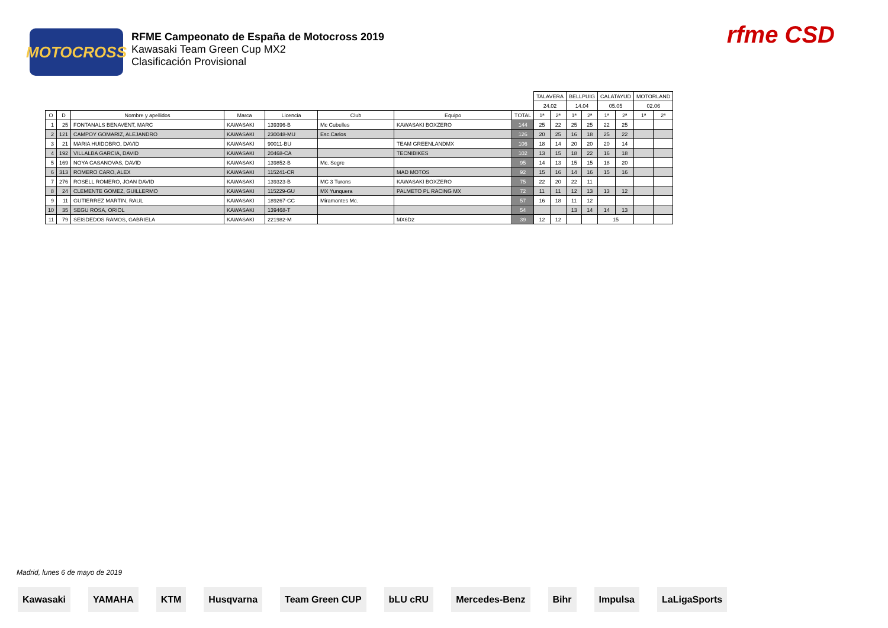MOTOCROSS
RFME Campeonato de España de Motocross 2019
Kawasaki Team Green Cup MX2
Clasificación Provisional
rfme CSD
| | | | | | | | | TALAVERA | | BELLPUIG | | CALATAYUD | | MOTORLAND | |
| | | | | | | | | 24.02 | | 14.04 | | 05.05 | | 02.06 | |
| O | D | Nombre y apellidos | Marca | Licencia | Club | Equipo | TOTAL | 1ª | 2ª | 1ª | 2ª | 1ª | 2ª | 1ª | 2ª |
| 1 | 25 | FONTANALS BENAVENT, MARC | KAWASAKI | 139396-B | Mc Cubelles | KAWASAKI BOXZERO | 144 | 25 | 22 | 25 | 25 | 22 | 25 | | |
| 2 | 121 | CAMPOY GOMARIZ, ALEJANDRO | KAWASAKI | 230048-MU | Esc.Carlos | | 126 | 20 | 25 | 16 | 18 | 25 | 22 | | |
| 3 | 21 | MARIA HUIDOBRO, DAVID | KAWASAKI | 90011-BU | | TEAM GREENLANDMX | 106 | 18 | 14 | 20 | 20 | 20 | 14 | | |
| 4 | 192 | VILLALBA GARCIA, DAVID | KAWASAKI | 20468-CA | | TECNIBIKES | 102 | 13 | 15 | 18 | 22 | 16 | 18 | | |
| 5 | 169 | NOYA CASANOVAS, DAVID | KAWASAKI | 139852-B | Mc. Segre | | 95 | 14 | 13 | 15 | 15 | 18 | 20 | | |
| 6 | 313 | ROMERO CARO, ALEX | KAWASAKI | 115241-CR | | MAD MOTOS | 92 | 15 | 16 | 14 | 16 | 15 | 16 | | |
| 7 | 276 | ROSELL ROMERO, JOAN DAVID | KAWASAKI | 139323-B | MC 3 Turons | KAWASAKI BOXZERO | 75 | 22 | 20 | 22 | 11 | | | | |
| 8 | 24 | CLEMENTE GOMEZ, GUILLERMO | KAWASAKI | 115229-GU | MX Yunquera | PALMETO PL RACING MX | 72 | 11 | 11 | 12 | 13 | 13 | 12 | | |
| 9 | 11 | GUTIERREZ MARTIN, RAUL | KAWASAKI | 189267-CC | Miramontes Mc. | | 57 | 16 | 18 | 11 | 12 | | | | |
| 10 | 35 | SEGU ROSA, ORIOL | KAWASAKI | 139468-T | | | 54 | | | 13 | 14 | 14 | 13 | | |
| 11 | 79 | SEISDEDOS RAMOS, GABRIELA | KAWASAKI | 221982-M | | MX6D2 | 39 | 12 | 12 | | | 15 | | | |
Madrid, lunes 6 de mayo de 2019
Kawasaki YAMAHA KTM Husqvarna Team Green CUP bLU cRU Mercedes-Benz Bihr Impulsa LaLigaSports